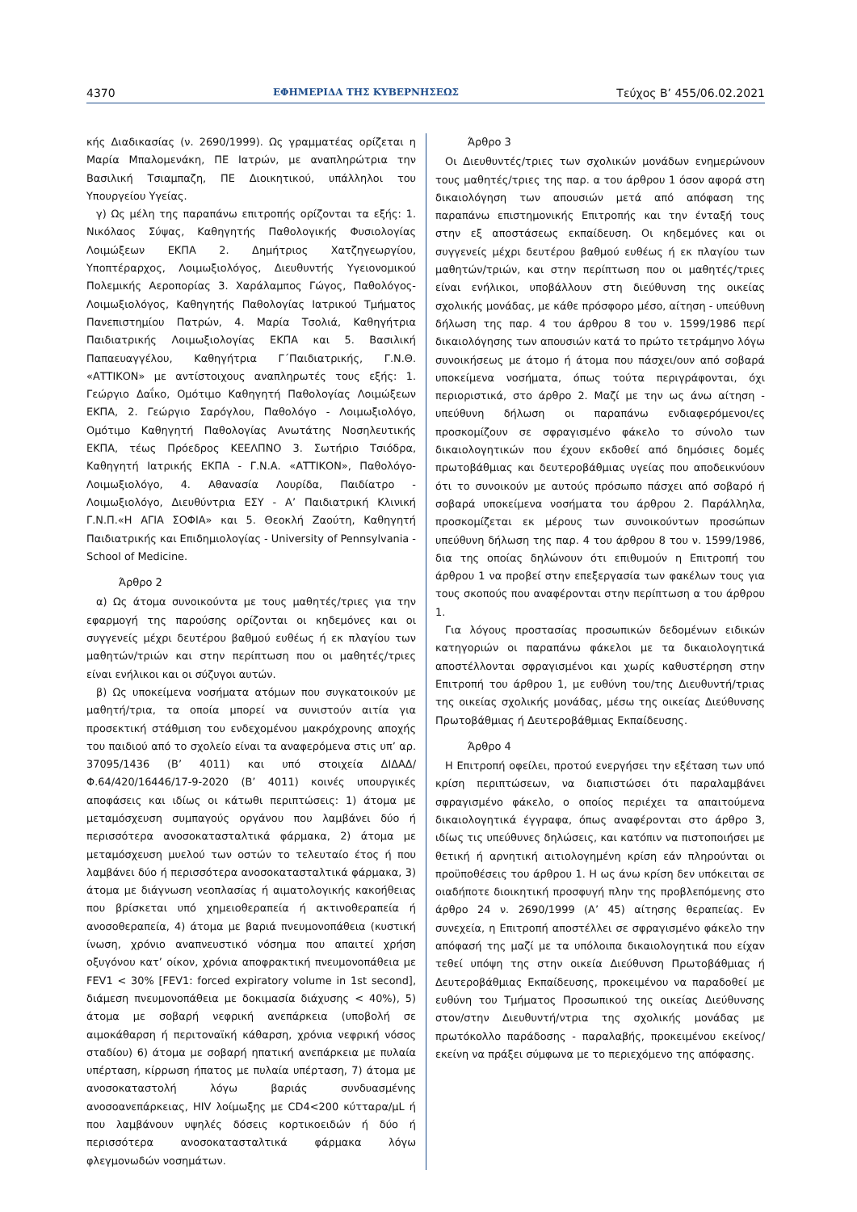4370 ΕΦΗΜΕΡΙΔΑ ΤΗΣ ΚΥΒΕΡΝΗΣΕΩΣ Τεύχος B’ 455/06.02.2021
κής Διαδικασίας (ν. 2690/1999). Ως γραμματέας ορίζεται η Μαρία Μπαλομενάκη, ΠΕ Ιατρών, με αναπληρώτρια την Βασιλική Τσιαμπαζη, ΠΕ Διοικητικού, υπάλληλοι του Υπουργείου Υγείας.
γ) Ως μέλη της παραπάνω επιτροπής ορίζονται τα εξής: 1. Νικόλαος Σύψας, Καθηγητής Παθολογικής Φυσιολογίας Λοιμώξεων ΕΚΠΑ 2. Δημήτριος Χατζηγεωργίου, Υποπτέραρχος, Λοιμωξιολόγος, Διευθυντής Υγειονομικού Πολεμικής Αεροπορίας 3. Χαράλαμπος Γώγος, Παθολόγος-Λοιμωξιολόγος, Καθηγητής Παθολογίας Ιατρικού Τμήματος Πανεπιστημίου Πατρών, 4. Μαρία Τσολιά, Καθηγήτρια Παιδιατρικής Λοιμωξιολογίας ΕΚΠΑ και 5. Βασιλική Παπαευαγγέλου, Καθηγήτρια Γ΄Παιδιατρικής, Γ.Ν.Θ. «ΑΤΤΙΚΟΝ» με αντίστοιχους αναπληρωτές τους εξής: 1. Γεώργιο Δαΐκο, Ομότιμο Καθηγητή Παθολογίας Λοιμώξεων ΕΚΠΑ, 2. Γεώργιο Σαρόγλου, Παθολόγο - Λοιμωξιολόγο, Ομότιμο Καθηγητή Παθολογίας Ανωτάτης Νοσηλευτικής ΕΚΠΑ, τέως Πρόεδρος ΚΕΕΛΠΝΟ 3. Σωτήριο Τσιόδρα, Καθηγητή Ιατρικής ΕΚΠΑ - Γ.Ν.Α. «ΑΤΤΙΚΟΝ», Παθολόγο-Λοιμωξιολόγο, 4. Αθανασία Λουρίδα, Παιδίατρο - Λοιμωξιολόγο, Διευθύντρια ΕΣΥ - Α’ Παιδιατρική Κλινική Γ.Ν.Π.«Η ΑΓΙΑ ΣΟΦΙΑ» και 5. Θεοκλή Ζαούτη, Καθηγητή Παιδιατρικής και Επιδημιολογίας - University of Pennsylvania -School of Medicine.
Άρθρο 2
α) Ως άτομα συνοικούντα με τους μαθητές/τριες για την εφαρμογή της παρούσης ορίζονται οι κηδεμόνες και οι συγγενείς μέχρι δευτέρου βαθμού ευθέως ή εκ πλαγίου των μαθητών/τριών και στην περίπτωση που οι μαθητές/τριες είναι ενήλικοι και οι σύζυγοι αυτών.
β) Ως υποκείμενα νοσήματα ατόμων που συγκατοικούν με μαθητή/τρια, τα οποία μπορεί να συνιστούν αιτία για προσεκτική στάθμιση του ενδεχομένου μακρόχρονης αποχής του παιδιού από το σχολείο είναι τα αναφερόμενα στις υπ’ αρ. 37095/1436 (Β’ 4011) και υπό στοιχεία ΔΙΔΑΔ/Φ.64/420/16446/17-9-2020 (Β’ 4011) κοινές υπουργικές αποφάσεις και ιδίως οι κάτωθι περιπτώσεις: 1) άτομα με μεταμόσχευση συμπαγούς οργάνου που λαμβάνει δύο ή περισσότερα ανοσοκατασταλτικά φάρμακα, 2) άτομα με μεταμόσχευση μυελού των οστών το τελευταίο έτος ή που λαμβάνει δύο ή περισσότερα ανοσοκατασταλτικά φάρμακα, 3) άτομα με διάγνωση νεοπλασίας ή αιματολογικής κακοήθειας που βρίσκεται υπό χημειοθεραπεία ή ακτινοθεραπεία ή ανοσοθεραπεία, 4) άτομα με βαριά πνευμονοπάθεια (κυστική ίνωση, χρόνιο αναπνευστικό νόσημα που απαιτεί χρήση οξυγόνου κατ’ οίκον, χρόνια αποφρακτική πνευμονοπάθεια με FEV1 < 30% [FEV1: forced expiratory volume in 1st second], διάμεση πνευμονοπάθεια με δοκιμασία διάχυσης < 40%), 5) άτομα με σοβαρή νεφρική ανεπάρκεια (υποβολή σε αιμοκάθαρση ή περιτοναϊκή κάθαρση, χρόνια νεφρική νόσος σταδίου) 6) άτομα με σοβαρή ηπατική ανεπάρκεια με πυλαία υπέρταση, κίρρωση ήπατος με πυλαία υπέρταση, 7) άτομα με ανοσοκαταστολή λόγω βαριάς συνδυασμένης ανοσοανεπάρκειας, HIV λοίμωξης με CD4<200 κύτταρα/μL ή που λαμβάνουν υψηλές δόσεις κορτικοειδών ή δύο ή περισσότερα ανοσοκατασταλτικά φάρμακα λόγω φλεγμονωδών νοσημάτων.
Άρθρο 3
Οι Διευθυντές/τριες των σχολικών μονάδων ενημερώνουν τους μαθητές/τριες της παρ. α του άρθρου 1 όσον αφορά στη δικαιολόγηση των απουσιών μετά από απόφαση της παραπάνω επιστημονικής Επιτροπής και την ένταξή τους στην εξ αποστάσεως εκπαίδευση. Οι κηδεμόνες και οι συγγενείς μέχρι δευτέρου βαθμού ευθέως ή εκ πλαγίου των μαθητών/τριών, και στην περίπτωση που οι μαθητές/τριες είναι ενήλικοι, υποβάλλουν στη διεύθυνση της οικείας σχολικής μονάδας, με κάθε πρόσφορο μέσο, αίτηση - υπεύθυνη δήλωση της παρ. 4 του άρθρου 8 του ν. 1599/1986 περί δικαιολόγησης των απουσιών κατά το πρώτο τετράμηνο λόγω συνοικήσεως με άτομο ή άτομα που πάσχει/ουν από σοβαρά υποκείμενα νοσήματα, όπως τούτα περιγράφονται, όχι περιοριστικά, στο άρθρο 2. Μαζί με την ως άνω αίτηση - υπεύθυνη δήλωση οι παραπάνω ενδιαφερόμενοι/ες προσκομίζουν σε σφραγισμένο φάκελο το σύνολο των δικαιολογητικών που έχουν εκδοθεί από δημόσιες δομές πρωτοβάθμιας και δευτεροβάθμιας υγείας που αποδεικνύουν ότι το συνοικούν με αυτούς πρόσωπο πάσχει από σοβαρό ή σοβαρά υποκείμενα νοσήματα του άρθρου 2. Παράλληλα, προσκομίζεται εκ μέρους των συνοικούντων προσώπων υπεύθυνη δήλωση της παρ. 4 του άρθρου 8 του ν. 1599/1986, δια της οποίας δηλώνουν ότι επιθυμούν η Επιτροπή του άρθρου 1 να προβεί στην επεξεργασία των φακέλων τους για τους σκοπούς που αναφέρονται στην περίπτωση α του άρθρου 1.
Για λόγους προστασίας προσωπικών δεδομένων ειδικών κατηγοριών οι παραπάνω φάκελοι με τα δικαιολογητικά αποστέλλονται σφραγισμένοι και χωρίς καθυστέρηση στην Επιτροπή του άρθρου 1, με ευθύνη του/της Διευθυντή/τριας της οικείας σχολικής μονάδας, μέσω της οικείας Διεύθυνσης Πρωτοβάθμιας ή Δευτεροβάθμιας Εκπαίδευσης.
Άρθρο 4
Η Επιτροπή οφείλει, προτού ενεργήσει την εξέταση των υπό κρίση περιπτώσεων, να διαπιστώσει ότι παραλαμβάνει σφραγισμένο φάκελο, ο οποίος περιέχει τα απαιτούμενα δικαιολογητικά έγγραφα, όπως αναφέρονται στο άρθρο 3, ιδίως τις υπεύθυνες δηλώσεις, και κατόπιν να πιστοποιήσει με θετική ή αρνητική αιτιολογημένη κρίση εάν πληρούνται οι προϋποθέσεις του άρθρου 1. Η ως άνω κρίση δεν υπόκειται σε οιαδήποτε διοικητική προσφυγή πλην της προβλεπόμενης στο άρθρο 24 ν. 2690/1999 (Α’ 45) αίτησης θεραπείας. Εν συνεχεία, η Επιτροπή αποστέλλει σε σφραγισμένο φάκελο την απόφασή της μαζί με τα υπόλοιπα δικαιολογητικά που είχαν τεθεί υπόψη της στην οικεία Διεύθυνση Πρωτοβάθμιας ή Δευτεροβάθμιας Εκπαίδευσης, προκειμένου να παραδοθεί με ευθύνη του Τμήματος Προσωπικού της οικείας Διεύθυνσης στον/στην Διευθυντή/ντρια της σχολικής μονάδας με πρωτόκολλο παράδοσης - παραλαβής, προκειμένου εκείνος/εκείνη να πράξει σύμφωνα με το περιεχόμενο της απόφασης.